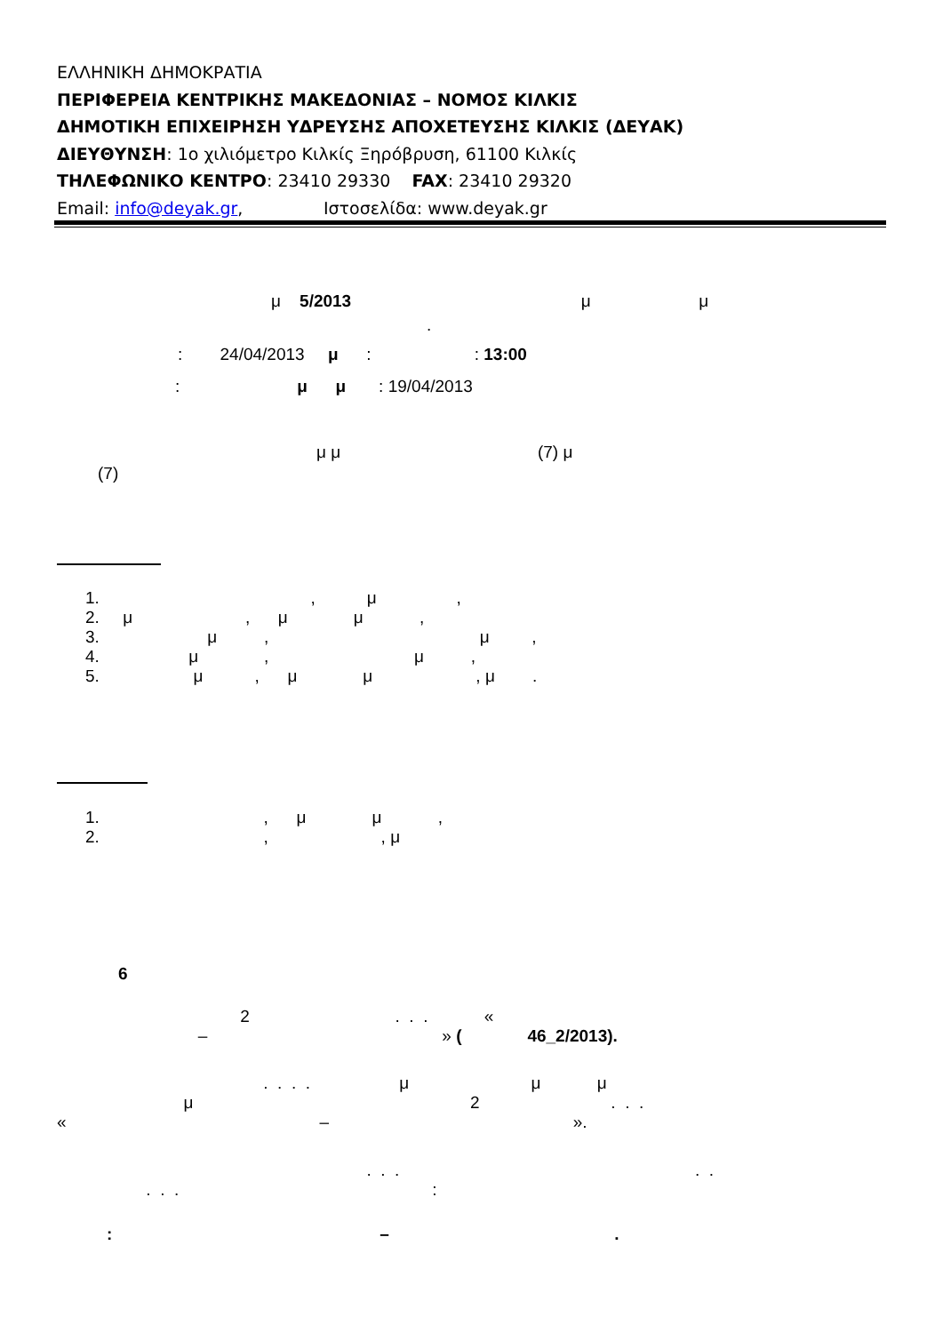ΕΛΛΗΝΙΚΗ ΔΗΜΟΚΡΑΤΙΑ
ΠΕΡΙΦΕΡΕΙΑ ΚΕΝΤΡΙΚΗΣ ΜΑΚΕΔΟΝΙΑΣ – ΝΟΜΟΣ ΚΙΛΚΙΣ
ΔΗΜΟΤΙΚΗ ΕΠΙΧΕΙΡΗΣΗ ΥΔΡΕΥΣΗΣ ΑΠΟΧΕΤΕΥΣΗΣ ΚΙΛΚΙΣ (ΔΕΥΑΚ)
ΔΙΕΥΘΥΝΣΗ: 1ο χιλιόμετρο Κιλκίς Ξηρόβρυση, 61100 Κιλκίς
ΤΗΛΕΦΩΝΙΚΟ ΚΕΝΤΡΟ: 23410 29330 FAX: 23410 29320
Email: info@deyak.gr, Ιστοσελίδα: www.deyak.gr
μ 5/2013 μ μ
.
: 24/04/2013 μ : : 13:00
: μ μ : 19/04/2013
μ μ (7) μ
(7)
1. , μ , 2. μ , μ μ , 3. μ , μ , 4. μ , μ , 5. μ , μ μ , μ .
1. , μ μ , 2. , , μ
6
2 . . . « – » ( 46_2/2013).
. . . . μ μ μ μ 2 . . . « – ».
. . . . . . . . :
: – .